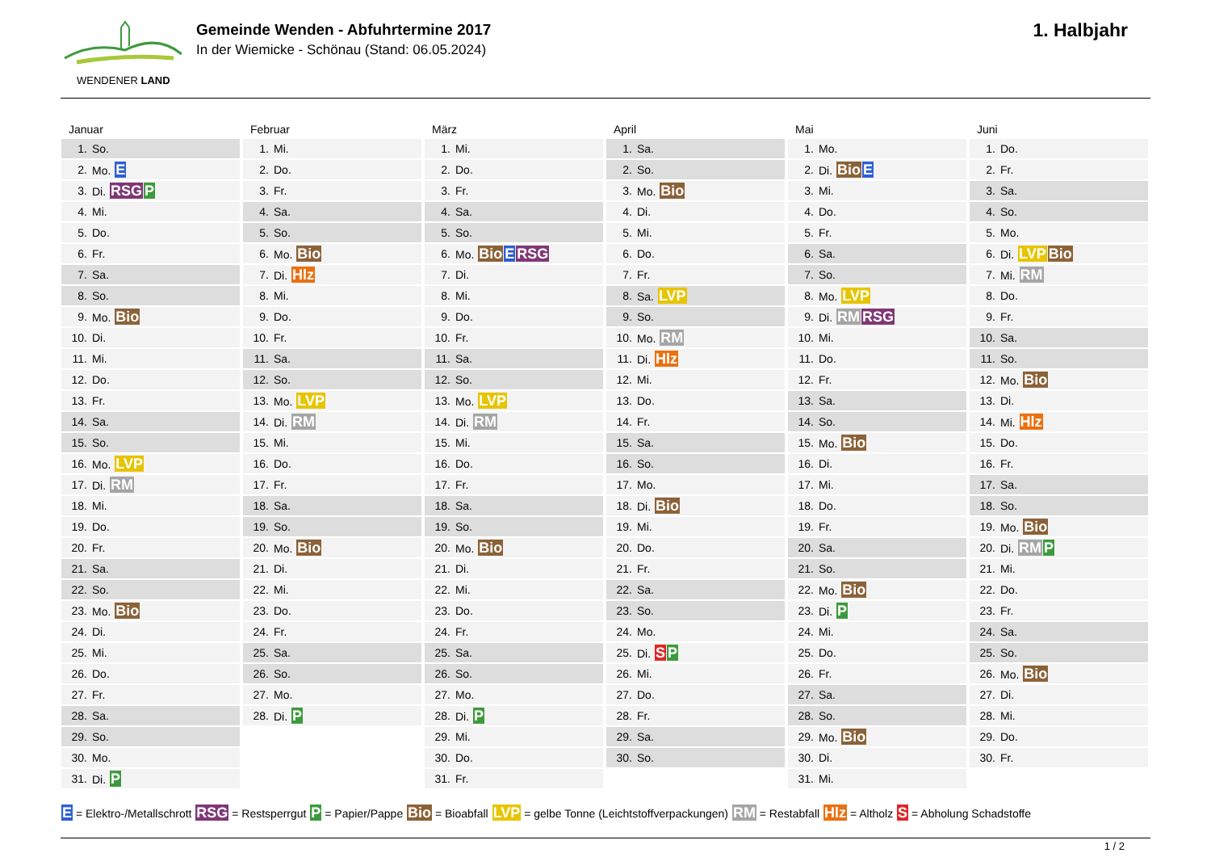WENDENER LAND
Gemeinde Wenden - Abfuhrtermine 2017
In der Wiemicke - Schönau (Stand: 06.05.2024)
1. Halbjahr
Januar
| 1. | So. |
| 2. | Mo. E |
| 3. | Di. RSG P |
| 4. | Mi. |
| 5. | Do. |
| 6. | Fr. |
| 7. | Sa. |
| 8. | So. |
| 9. | Mo. Bio |
| 10. | Di. |
| 11. | Mi. |
| 12. | Do. |
| 13. | Fr. |
| 14. | Sa. |
| 15. | So. |
| 16. | Mo. LVP |
| 17. | Di. RM |
| 18. | Mi. |
| 19. | Do. |
| 20. | Fr. |
| 21. | Sa. |
| 22. | So. |
| 23. | Mo. Bio |
| 24. | Di. |
| 25. | Mi. |
| 26. | Do. |
| 27. | Fr. |
| 28. | Sa. |
| 29. | So. |
| 30. | Mo. |
| 31. | Di. P |
Februar
| 1. | Mi. |
| 2. | Do. |
| 3. | Fr. |
| 4. | Sa. |
| 5. | So. |
| 6. | Mo. Bio |
| 7. | Di. Hlz |
| 8. | Mi. |
| 9. | Do. |
| 10. | Fr. |
| 11. | Sa. |
| 12. | So. |
| 13. | Mo. LVP |
| 14. | Di. RM |
| 15. | Mi. |
| 16. | Do. |
| 17. | Fr. |
| 18. | Sa. |
| 19. | So. |
| 20. | Mo. Bio |
| 21. | Di. |
| 22. | Mi. |
| 23. | Do. |
| 24. | Fr. |
| 25. | Sa. |
| 26. | So. |
| 27. | Mo. |
| 28. | Di. P |
März
| 1. | Mi. |
| 2. | Do. |
| 3. | Fr. |
| 4. | Sa. |
| 5. | So. |
| 6. | Mo. Bio E RSG |
| 7. | Di. |
| 8. | Mi. |
| 9. | Do. |
| 10. | Fr. |
| 11. | Sa. |
| 12. | So. |
| 13. | Mo. LVP |
| 14. | Di. RM |
| 15. | Mi. |
| 16. | Do. |
| 17. | Fr. |
| 18. | Sa. |
| 19. | So. |
| 20. | Mo. Bio |
| 21. | Di. |
| 22. | Mi. |
| 23. | Do. |
| 24. | Fr. |
| 25. | Sa. |
| 26. | So. |
| 27. | Mo. |
| 28. | Di. P |
| 29. | Mi. |
| 30. | Do. |
| 31. | Fr. |
April
| 1. | Sa. |
| 2. | So. |
| 3. | Mo. Bio |
| 4. | Di. |
| 5. | Mi. |
| 6. | Do. |
| 7. | Fr. |
| 8. | Sa. LVP |
| 9. | So. |
| 10. | Mo. RM |
| 11. | Di. Hlz |
| 12. | Mi. |
| 13. | Do. |
| 14. | Fr. |
| 15. | Sa. |
| 16. | So. |
| 17. | Mo. |
| 18. | Di. Bio |
| 19. | Mi. |
| 20. | Do. |
| 21. | Fr. |
| 22. | Sa. |
| 23. | So. |
| 24. | Mo. |
| 25. | Di. S P |
| 26. | Mi. |
| 27. | Do. |
| 28. | Fr. |
| 29. | Sa. |
| 30. | So. |
Mai
| 1. | Mo. |
| 2. | Di. Bio E |
| 3. | Mi. |
| 4. | Do. |
| 5. | Fr. |
| 6. | Sa. |
| 7. | So. |
| 8. | Mo. LVP |
| 9. | Di. RM RSG |
| 10. | Mi. |
| 11. | Do. |
| 12. | Fr. |
| 13. | Sa. |
| 14. | So. |
| 15. | Mo. Bio |
| 16. | Di. |
| 17. | Mi. |
| 18. | Do. |
| 19. | Fr. |
| 20. | Sa. |
| 21. | So. |
| 22. | Mo. Bio |
| 23. | Di. P |
| 24. | Mi. |
| 25. | Do. |
| 26. | Fr. |
| 27. | Sa. |
| 28. | So. |
| 29. | Mo. Bio |
| 30. | Di. |
| 31. | Mi. |
Juni
| 1. | Do. |
| 2. | Fr. |
| 3. | Sa. |
| 4. | So. |
| 5. | Mo. |
| 6. | Di. LVP Bio |
| 7. | Mi. RM |
| 8. | Do. |
| 9. | Fr. |
| 10. | Sa. |
| 11. | So. |
| 12. | Mo. Bio |
| 13. | Di. |
| 14. | Mi. Hlz |
| 15. | Do. |
| 16. | Fr. |
| 17. | Sa. |
| 18. | So. |
| 19. | Mo. Bio |
| 20. | Di. RM P |
| 21. | Mi. |
| 22. | Do. |
| 23. | Fr. |
| 24. | Sa. |
| 25. | So. |
| 26. | Mo. Bio |
| 27. | Di. |
| 28. | Mi. |
| 29. | Do. |
| 30. | Fr. |
E = Elektro-/Metallschrott RSG = Restsperrgut P = Papier/Pappe Bio = Bioabfall LVP = gelbe Tonne (Leichtstoffverpackungen) RM = Restabfall Hlz = Altholz S = Abholung Schadstoffe
1 / 2